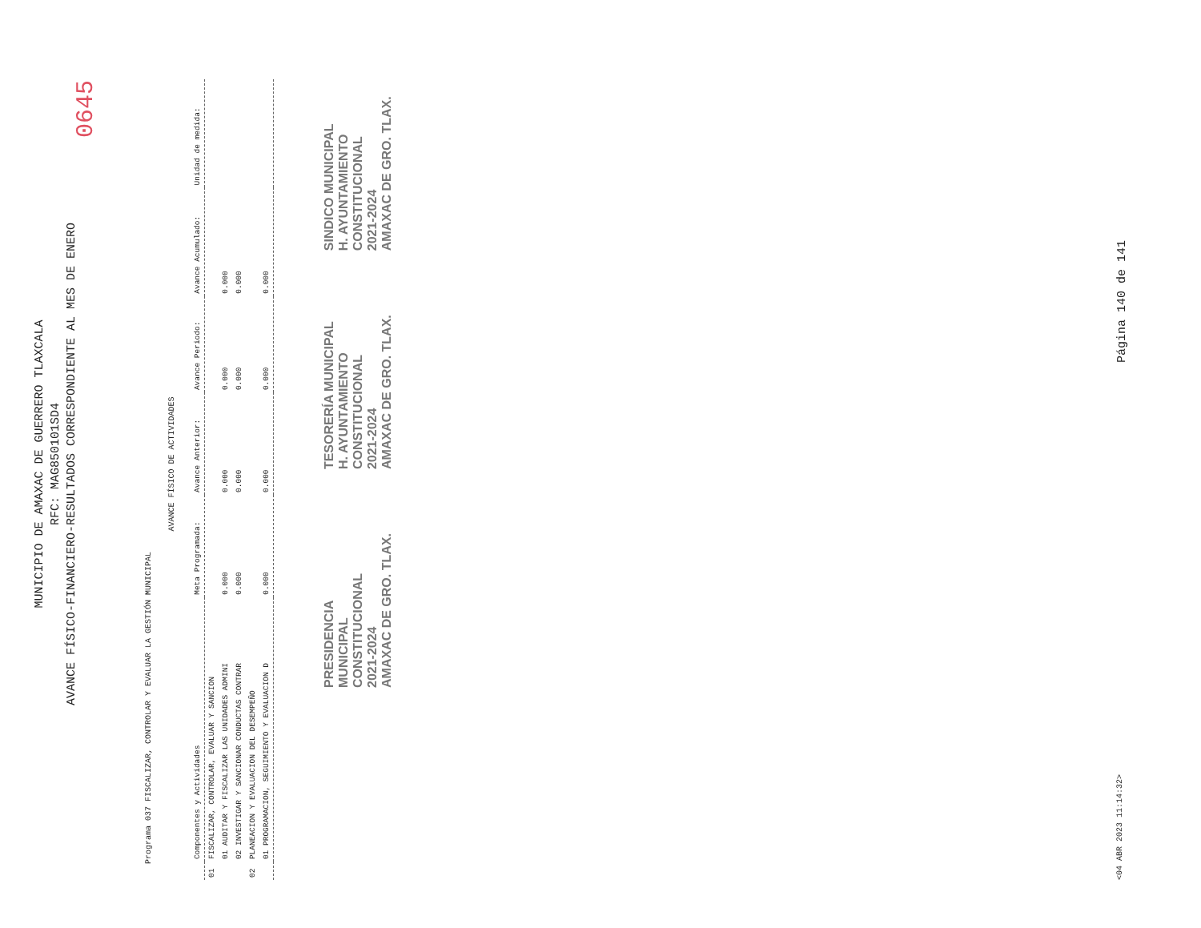MUNICIPIO DE AMAXAC DE GUERRERO TLAXCALA
RFC: MAG850101SD4
AVANCE FÍSICO-FINANCIERO-RESULTADOS CORRESPONDIENTE AL MES DE ENERO
0645
Programa 037 FISCALIZAR, CONTROLAR Y EVALUAR LA GESTIÓN MUNICIPAL
AVANCE FÍSICO DE ACTIVIDADES
| | Componentes y Actividades | Meta Programada: | Avance Anterior: | Avance Periodo: | Avance Acumulado: | Unidad de medida: |
| --- | --- | --- | --- | --- | --- | --- |
| 01 | FISCALIZAR, CONTROLAR, EVALUAR Y SANCION | | | | | |
| | 01 AUDITAR Y FISCALIZAR LAS UNIDADES ADMINI | 0.000 | 0.000 | 0.000 | 0.000 | |
| | 02 INVESTIGAR Y SANCIONAR CONDUCTAS CONTRAR | 0.000 | 0.000 | 0.000 | 0.000 | |
| 02 | PLANEACION Y EVALUACION DEL DESEMPEÑO | | | | | |
| | 01 PROGRAMACION, SEGUIMIENTO Y EVALUACION D | 0.000 | 0.000 | 0.000 | 0.000 | |
PRESIDENCIA
MUNICIPAL
CONSTITUCIONAL
2021-2024
AMAXAC DE GRO. TLAX.
TESORERÍA MUNICIPAL
H. AYUNTAMIENTO
CONSTITUCIONAL
2021-2024
AMAXAC DE GRO. TLAX.
SINDICO MUNICIPAL
H. AYUNTAMIENTO
CONSTITUCIONAL
2021-2024
AMAXAC DE GRO. TLAX.
<04 ABR 2023 11:14:32> Página 140 de 141